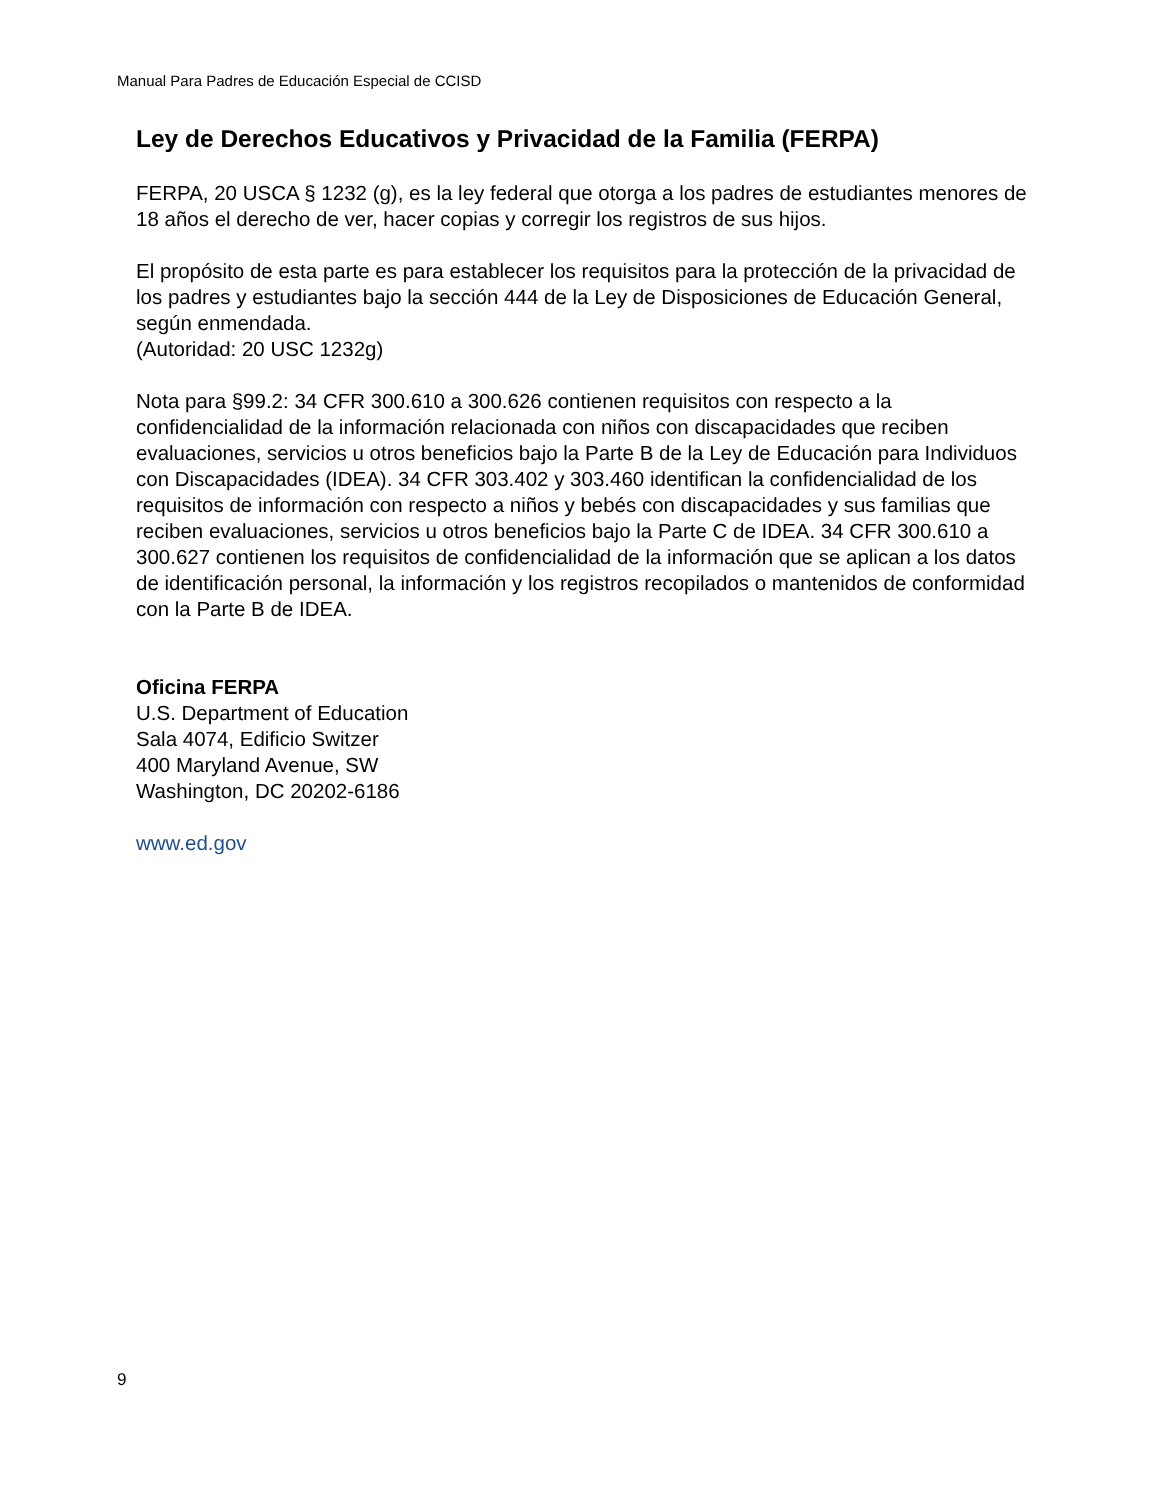Manual Para Padres de Educación Especial de CCISD
Ley de Derechos Educativos y Privacidad de la Familia (FERPA)
FERPA, 20 USCA § 1232 (g), es la ley federal que otorga a los padres de estudiantes menores de 18 años el derecho de ver, hacer copias y corregir los registros de sus hijos.
El propósito de esta parte es para establecer los requisitos para la protección de la privacidad de los padres y estudiantes bajo la sección 444 de la Ley de Disposiciones de Educación General, según enmendada.
(Autoridad: 20 USC 1232g)
Nota para §99.2: 34 CFR 300.610 a 300.626 contienen requisitos con respecto a la confidencialidad de la información relacionada con niños con discapacidades que reciben evaluaciones, servicios u otros beneficios bajo la Parte B de la Ley de Educación para Individuos con Discapacidades (IDEA). 34 CFR 303.402 y 303.460 identifican la confidencialidad de los requisitos de información con respecto a niños y bebés con discapacidades y sus familias que reciben evaluaciones, servicios u otros beneficios bajo la Parte C de IDEA. 34 CFR 300.610 a 300.627 contienen los requisitos de confidencialidad de la información que se aplican a los datos de identificación personal, la información y los registros recopilados o mantenidos de conformidad con la Parte B de IDEA.
Oficina FERPA
U.S. Department of Education
Sala 4074, Edificio Switzer
400 Maryland Avenue, SW
Washington, DC 20202-6186
www.ed.gov
9